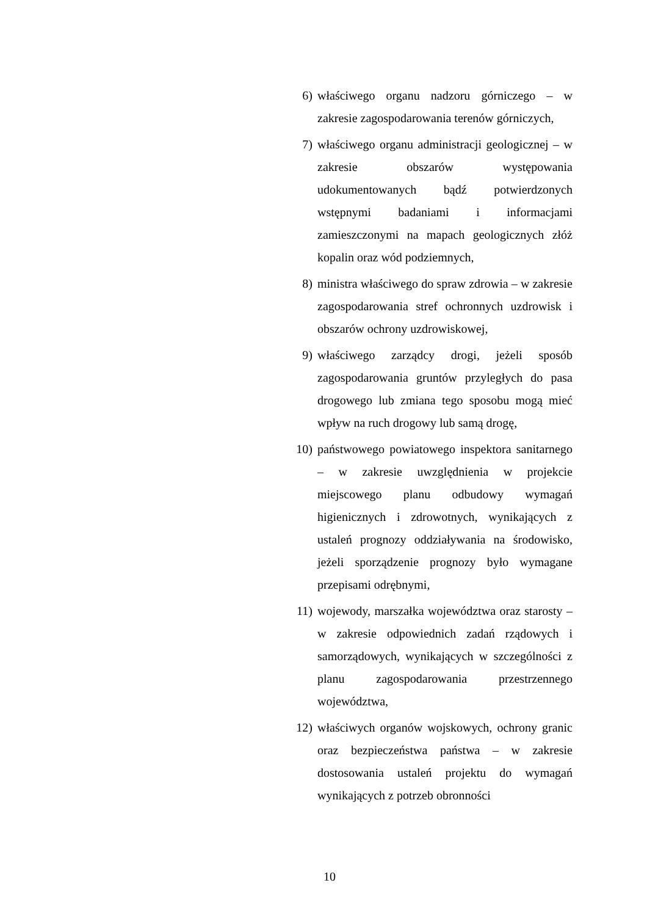6) właściwego organu nadzoru górniczego – w zakresie zagospodarowania terenów górniczych,
7) właściwego organu administracji geologicznej – w zakresie obszarów występowania udokumentowanych bądź potwierdzonych wstępnymi badaniami i informacjami zamieszczonymi na mapach geologicznych złóż kopalin oraz wód podziemnych,
8) ministra właściwego do spraw zdrowia – w zakresie zagospodarowania stref ochronnych uzdrowisk i obszarów ochrony uzdrowiskowej,
9) właściwego zarządcy drogi, jeżeli sposób zagospodarowania gruntów przyległych do pasa drogowego lub zmiana tego sposobu mogą mieć wpływ na ruch drogowy lub samą drogę,
10) państwowego powiatowego inspektora sanitarnego – w zakresie uwzględnienia w projekcie miejscowego planu odbudowy wymagań higienicznych i zdrowotnych, wynikających z ustaleń prognozy oddziaływania na środowisko, jeżeli sporządzenie prognozy było wymagane przepisami odrębnymi,
11) wojewody, marszałka województwa oraz starosty – w zakresie odpowiednich zadań rządowych i samorządowych, wynikających w szczególności z planu zagospodarowania przestrzennego województwa,
12) właściwych organów wojskowych, ochrony granic oraz bezpieczeństwa państwa – w zakresie dostosowania ustaleń projektu do wymagań wynikających z potrzeb obronności
10